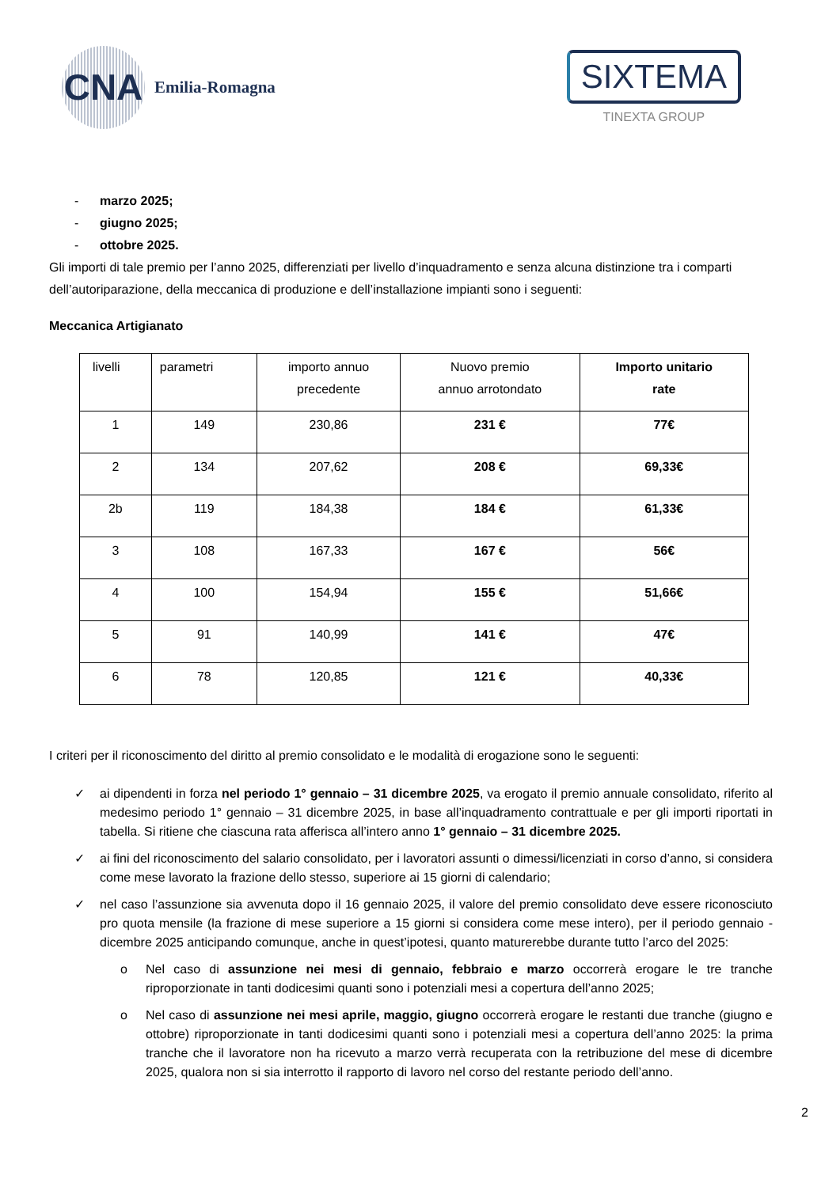CNA
Emilia-Romagna
SIXTEMA
TINEXTA GROUP
- marzo 2025;
- giugno 2025;
- ottobre 2025.
Gli importi di tale premio per l’anno 2025, differenziati per livello d’inquadramento e senza alcuna distinzione tra i comparti dell’autoriparazione, della meccanica di produzione e dell’installazione impianti sono i seguenti:
Meccanica Artigianato
| livelli | parametri | importo annuo precedente | Nuovo premio annuo arrotondato | Importo unitario rate |
| --- | --- | --- | --- | --- |
| 1 | 149 | 230,86 | 231 € | 77€ |
| 2 | 134 | 207,62 | 208 € | 69,33€ |
| 2b | 119 | 184,38 | 184 € | 61,33€ |
| 3 | 108 | 167,33 | 167 € | 56€ |
| 4 | 100 | 154,94 | 155 € | 51,66€ |
| 5 | 91 | 140,99 | 141 € | 47€ |
| 6 | 78 | 120,85 | 121 € | 40,33€ |
I criteri per il riconoscimento del diritto al premio consolidato e le modalità di erogazione sono le seguenti:
✓ ai dipendenti in forza nel periodo 1° gennaio – 31 dicembre 2025, va erogato il premio annuale consolidato, riferito al medesimo periodo 1° gennaio – 31 dicembre 2025, in base all’inquadramento contrattuale e per gli importi riportati in tabella. Si ritiene che ciascuna rata afferisca all’intero anno 1° gennaio – 31 dicembre 2025.
✓ ai fini del riconoscimento del salario consolidato, per i lavoratori assunti o dimessi/licenziati in corso d’anno, si considera come mese lavorato la frazione dello stesso, superiore ai 15 giorni di calendario;
✓ nel caso l’assunzione sia avvenuta dopo il 16 gennaio 2025, il valore del premio consolidato deve essere riconosciuto pro quota mensile (la frazione di mese superiore a 15 giorni si considera come mese intero), per il periodo gennaio - dicembre 2025 anticipando comunque, anche in quest’ipotesi, quanto maturerebbe durante tutto l’arco del 2025:
o Nel caso di assunzione nei mesi di gennaio, febbraio e marzo occorrerà erogare le tre tranche riproporzionate in tanti dodicesimi quanti sono i potenziali mesi a copertura dell’anno 2025;
o Nel caso di assunzione nei mesi aprile, maggio, giugno occorrerà erogare le restanti due tranche (giugno e ottobre) riproporzionate in tanti dodicesimi quanti sono i potenziali mesi a copertura dell’anno 2025: la prima tranche che il lavoratore non ha ricevuto a marzo verrà recuperata con la retribuzione del mese di dicembre 2025, qualora non si sia interrotto il rapporto di lavoro nel corso del restante periodo dell’anno.
2